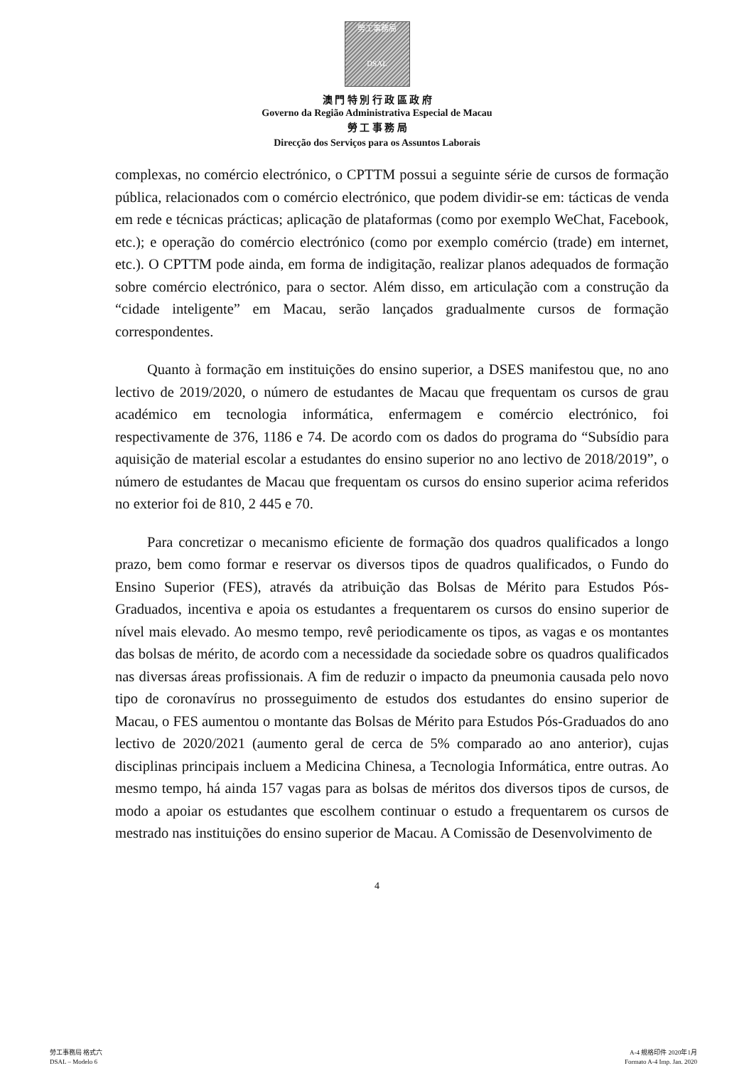勞工事務局
DSAL
澳 門 特 別 行 政 區 政 府
Governo da Região Administrativa Especial de Macau
勞 工 事 務 局
Direcção dos Serviços para os Assuntos Laborais
complexas, no comércio electrónico, o CPTTM possui a seguinte série de cursos de formação pública, relacionados com o comércio electrónico, que podem dividir-se em: tácticas de venda em rede e técnicas prácticas; aplicação de plataformas (como por exemplo WeChat, Facebook, etc.); e operação do comércio electrónico (como por exemplo comércio (trade) em internet, etc.). O CPTTM pode ainda, em forma de indigitação, realizar planos adequados de formação sobre comércio electrónico, para o sector. Além disso, em articulação com a construção da “cidade inteligente” em Macau, serão lançados gradualmente cursos de formação correspondentes.
Quanto à formação em instituições do ensino superior, a DSES manifestou que, no ano lectivo de 2019/2020, o número de estudantes de Macau que frequentam os cursos de grau académico em tecnologia informática, enfermagem e comércio electrónico, foi respectivamente de 376, 1186 e 74. De acordo com os dados do programa do “Subsídio para aquisição de material escolar a estudantes do ensino superior no ano lectivo de 2018/2019”, o número de estudantes de Macau que frequentam os cursos do ensino superior acima referidos no exterior foi de 810, 2 445 e 70.
Para concretizar o mecanismo eficiente de formação dos quadros qualificados a longo prazo, bem como formar e reservar os diversos tipos de quadros qualificados, o Fundo do Ensino Superior (FES), através da atribuição das Bolsas de Mérito para Estudos Pós-Graduados, incentiva e apoia os estudantes a frequentarem os cursos do ensino superior de nível mais elevado. Ao mesmo tempo, revê periodicamente os tipos, as vagas e os montantes das bolsas de mérito, de acordo com a necessidade da sociedade sobre os quadros qualificados nas diversas áreas profissionais. A fim de reduzir o impacto da pneumonia causada pelo novo tipo de coronavírus no prosseguimento de estudos dos estudantes do ensino superior de Macau, o FES aumentou o montante das Bolsas de Mérito para Estudos Pós-Graduados do ano lectivo de 2020/2021 (aumento geral de cerca de 5% comparado ao ano anterior), cujas disciplinas principais incluem a Medicina Chinesa, a Tecnologia Informática, entre outras. Ao mesmo tempo, há ainda 157 vagas para as bolsas de méritos dos diversos tipos de cursos, de modo a apoiar os estudantes que escolhem continuar o estudo a frequentarem os cursos de mestrado nas instituições do ensino superior de Macau. A Comissão de Desenvolvimento de
4
勞工事務局 格式六
DSAL – Modelo 6
A-4 規格印件 2020年1月
Formato A-4 Imp. Jan. 2020